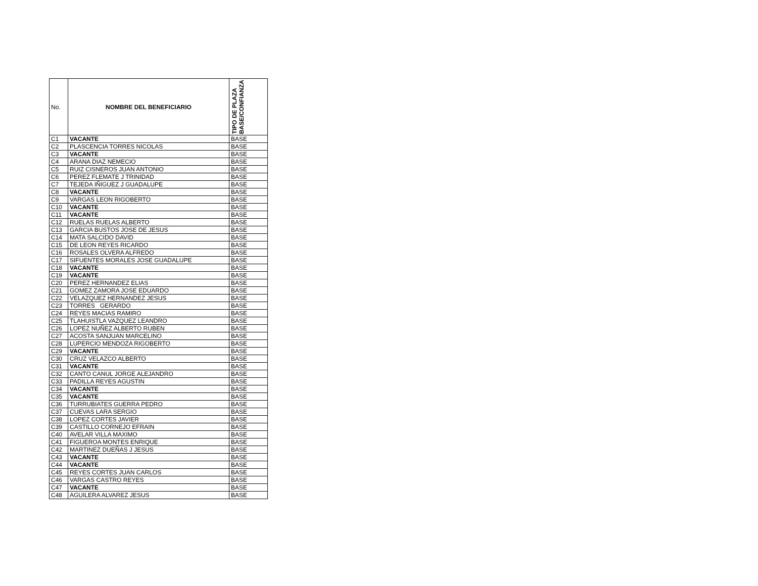| No. | NOMBRE DEL BENEFICIARIO | TIPO DE PLAZA BASE/CONFIANZA |
| --- | --- | --- |
| C1 | VACANTE | BASE |
| C2 | PLASCENCIA TORRES NICOLAS | BASE |
| C3 | VACANTE | BASE |
| C4 | ARANA DIAZ NEMECIO | BASE |
| C5 | RUIZ CISNEROS JUAN ANTONIO | BASE |
| C6 | PEREZ FLEMATE J TRINIDAD | BASE |
| C7 | TEJEDA IÑIGUEZ J GUADALUPE | BASE |
| C8 | VACANTE | BASE |
| C9 | VARGAS LEON RIGOBERTO | BASE |
| C10 | VACANTE | BASE |
| C11 | VACANTE | BASE |
| C12 | RUELAS RUELAS ALBERTO | BASE |
| C13 | GARCIA BUSTOS JOSE DE JESUS | BASE |
| C14 | MATA SALCIDO DAVID | BASE |
| C15 | DE LEON REYES RICARDO | BASE |
| C16 | ROSALES OLVERA ALFREDO | BASE |
| C17 | SIFUENTES MORALES JOSE GUADALUPE | BASE |
| C18 | VACANTE | BASE |
| C19 | VACANTE | BASE |
| C20 | PEREZ HERNANDEZ ELIAS | BASE |
| C21 | GOMEZ ZAMORA JOSE EDUARDO | BASE |
| C22 | VELAZQUEZ HERNANDEZ JESUS | BASE |
| C23 | TORRES GERARDO | BASE |
| C24 | REYES MACIAS RAMIRO | BASE |
| C25 | TLAHUISTLA VAZQUEZ LEANDRO | BASE |
| C26 | LOPEZ NUÑEZ ALBERTO RUBEN | BASE |
| C27 | ACOSTA SANJUAN MARCELINO | BASE |
| C28 | LUPERCIO MENDOZA RIGOBERTO | BASE |
| C29 | VACANTE | BASE |
| C30 | CRUZ VELAZCO ALBERTO | BASE |
| C31 | VACANTE | BASE |
| C32 | CANTO CANUL JORGE ALEJANDRO | BASE |
| C33 | PADILLA REYES AGUSTIN | BASE |
| C34 | VACANTE | BASE |
| C35 | VACANTE | BASE |
| C36 | TURRUBIATES GUERRA PEDRO | BASE |
| C37 | CUEVAS LARA SERGIO | BASE |
| C38 | LOPEZ CORTES JAVIER | BASE |
| C39 | CASTILLO CORNEJO EFRAIN | BASE |
| C40 | AVELAR VILLA MAXIMO | BASE |
| C41 | FIGUEROA MONTES ENRIQUE | BASE |
| C42 | MARTINEZ DUEÑAS J JESUS | BASE |
| C43 | VACANTE | BASE |
| C44 | VACANTE | BASE |
| C45 | REYES CORTES JUAN CARLOS | BASE |
| C46 | VARGAS CASTRO REYES | BASE |
| C47 | VACANTE | BASE |
| C48 | AGUILERA ALVAREZ JESUS | BASE |